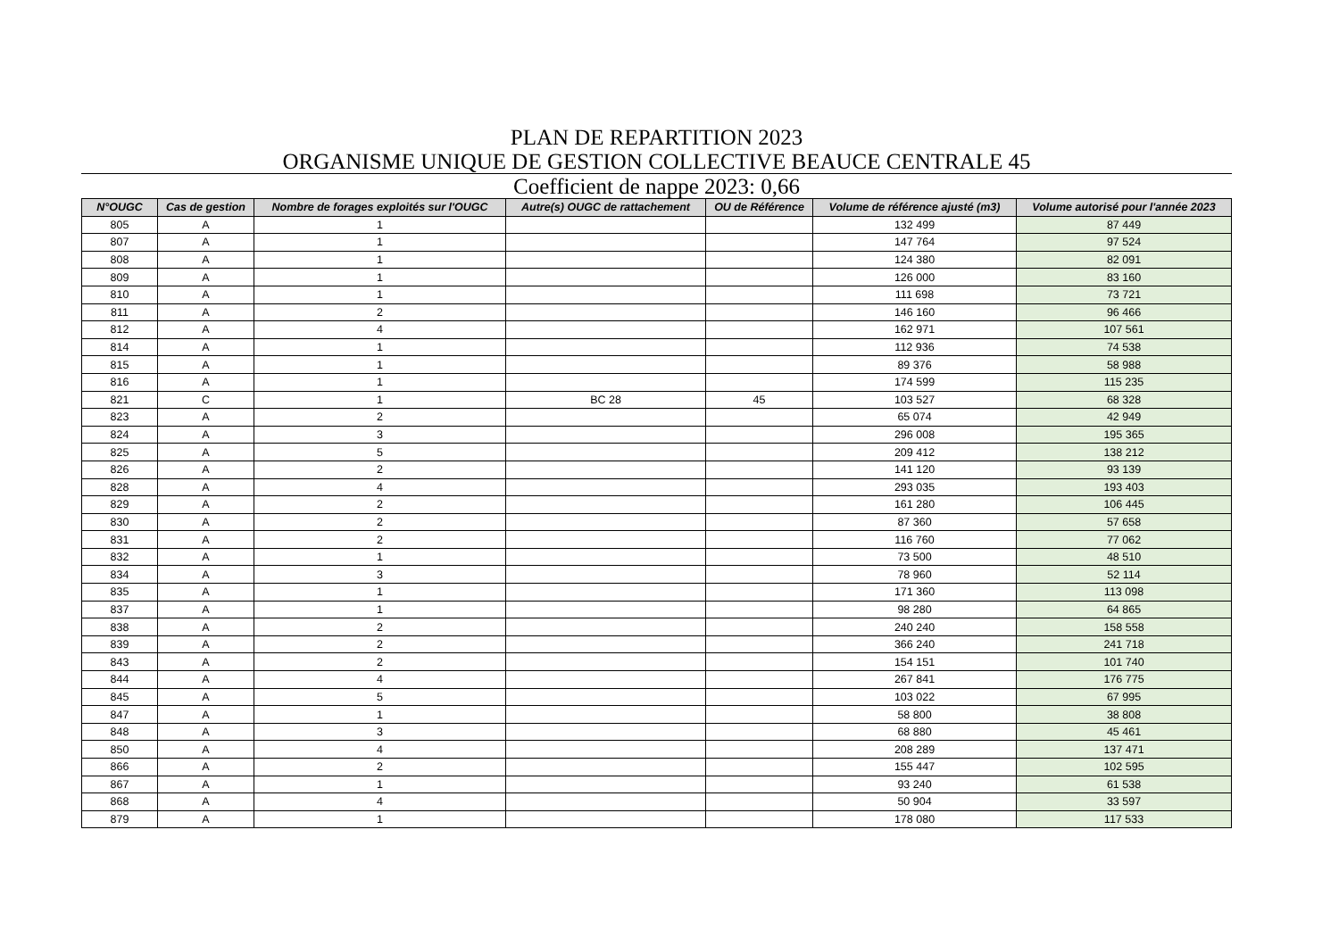PLAN DE REPARTITION 2023
ORGANISME UNIQUE DE GESTION COLLECTIVE BEAUCE CENTRALE 45
Coefficient de nappe 2023: 0,66
| N°OUGC | Cas de gestion | Nombre de forages exploités sur l'OUGC | Autre(s) OUGC de rattachement | OU de Référence | Volume de référence ajusté (m3) | Volume autorisé pour l'année 2023 |
| --- | --- | --- | --- | --- | --- | --- |
| 805 | A | 1 | | | 132 499 | 87 449 |
| 807 | A | 1 | | | 147 764 | 97 524 |
| 808 | A | 1 | | | 124 380 | 82 091 |
| 809 | A | 1 | | | 126 000 | 83 160 |
| 810 | A | 1 | | | 111 698 | 73 721 |
| 811 | A | 2 | | | 146 160 | 96 466 |
| 812 | A | 4 | | | 162 971 | 107 561 |
| 814 | A | 1 | | | 112 936 | 74 538 |
| 815 | A | 1 | | | 89 376 | 58 988 |
| 816 | A | 1 | | | 174 599 | 115 235 |
| 821 | C | 1 | BC 28 | 45 | 103 527 | 68 328 |
| 823 | A | 2 | | | 65 074 | 42 949 |
| 824 | A | 3 | | | 296 008 | 195 365 |
| 825 | A | 5 | | | 209 412 | 138 212 |
| 826 | A | 2 | | | 141 120 | 93 139 |
| 828 | A | 4 | | | 293 035 | 193 403 |
| 829 | A | 2 | | | 161 280 | 106 445 |
| 830 | A | 2 | | | 87 360 | 57 658 |
| 831 | A | 2 | | | 116 760 | 77 062 |
| 832 | A | 1 | | | 73 500 | 48 510 |
| 834 | A | 3 | | | 78 960 | 52 114 |
| 835 | A | 1 | | | 171 360 | 113 098 |
| 837 | A | 1 | | | 98 280 | 64 865 |
| 838 | A | 2 | | | 240 240 | 158 558 |
| 839 | A | 2 | | | 366 240 | 241 718 |
| 843 | A | 2 | | | 154 151 | 101 740 |
| 844 | A | 4 | | | 267 841 | 176 775 |
| 845 | A | 5 | | | 103 022 | 67 995 |
| 847 | A | 1 | | | 58 800 | 38 808 |
| 848 | A | 3 | | | 68 880 | 45 461 |
| 850 | A | 4 | | | 208 289 | 137 471 |
| 866 | A | 2 | | | 155 447 | 102 595 |
| 867 | A | 1 | | | 93 240 | 61 538 |
| 868 | A | 4 | | | 50 904 | 33 597 |
| 879 | A | 1 | | | 178 080 | 117 533 |